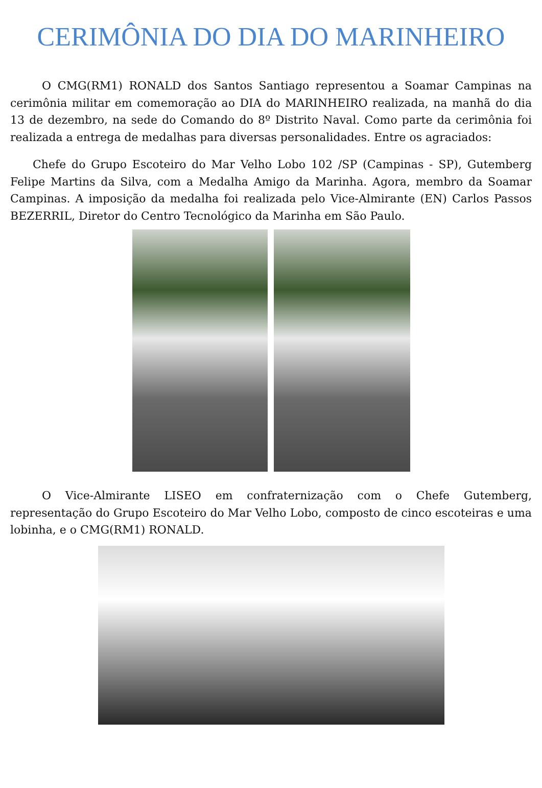CERIMÔNIA DO DIA DO MARINHEIRO
O CMG(RM1) RONALD dos Santos Santiago representou a Soamar Campinas na cerimônia militar em comemoração ao DIA do MARINHEIRO realizada, na manhã do dia 13 de dezembro, na sede do Comando do 8º Distrito Naval. Como parte da cerimônia foi realizada a entrega de medalhas para diversas personalidades. Entre os agraciados:
Chefe do Grupo Escoteiro do Mar Velho Lobo 102 /SP (Campinas - SP), Gutemberg Felipe Martins da Silva, com a Medalha Amigo da Marinha. Agora, membro da Soamar Campinas. A imposição da medalha foi realizada pelo Vice-Almirante (EN) Carlos Passos BEZERRIL, Diretor do Centro Tecnológico da Marinha em São Paulo.
O Vice-Almirante LISEO em confraternização com o Chefe Gutemberg, representação do Grupo Escoteiro do Mar Velho Lobo, composto de cinco escoteiras e uma lobinha, e o CMG(RM1) RONALD.